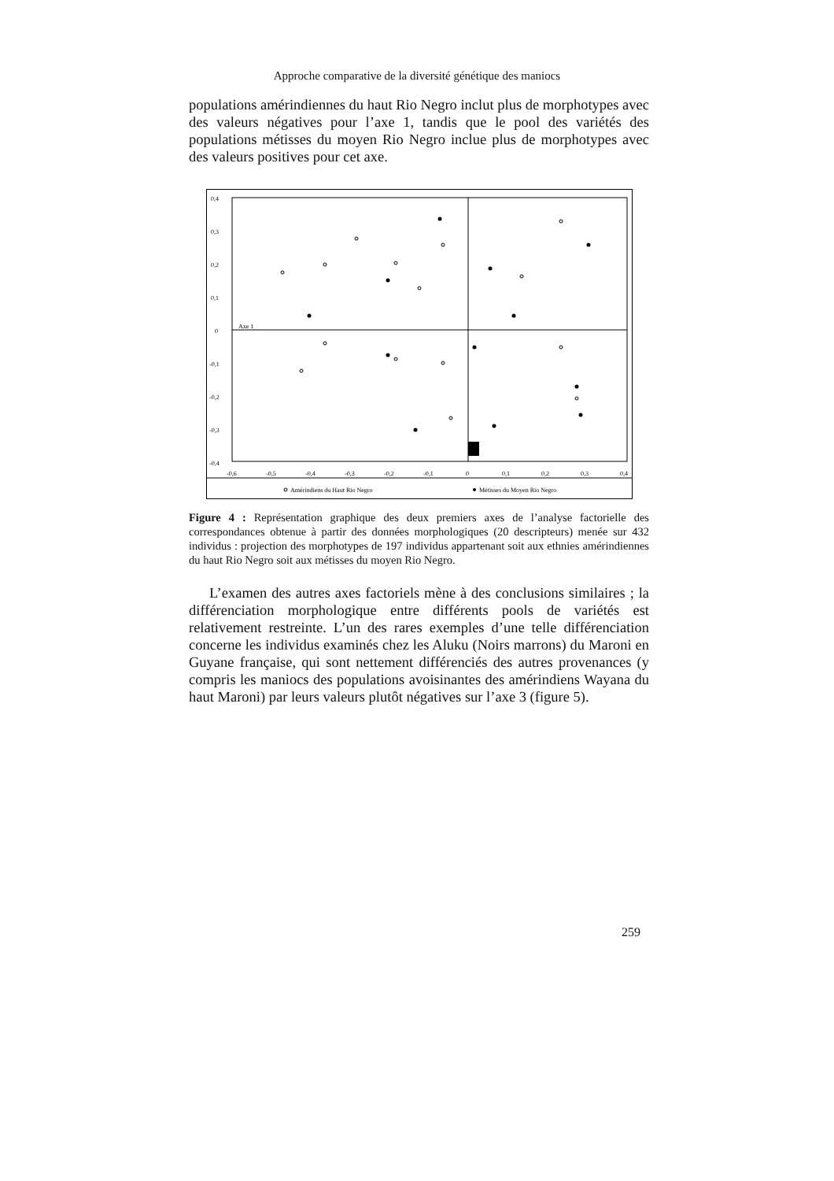Approche comparative de la diversité génétique des maniocs
populations amérindiennes du haut Rio Negro inclut plus de morphotypes avec des valeurs négatives pour l’axe 1, tandis que le pool des variétés des populations métisses du moyen Rio Negro inclue plus de morphotypes avec des valeurs positives pour cet axe.
0,4
0,3
0,2
0,1
0
-0,1
-0,2
-0,3
-0,4
Axe 1
-0,6
-0,5
-0,4
-0,3
-0,2
-0,1
0
0,1
0,2
0,3
0,4
Amérindiens du Haut Rio Negro
Métisses du Moyen Rio Negro
Figure 4 : Représentation graphique des deux premiers axes de l’analyse factorielle des correspondances obtenue à partir des données morphologiques (20 descripteurs) menée sur 432 individus : projection des morphotypes de 197 individus appartenant soit aux ethnies amérindiennes du haut Rio Negro soit aux métisses du moyen Rio Negro.
L’examen des autres axes factoriels mène à des conclusions similaires ; la différenciation morphologique entre différents pools de variétés est relativement restreinte. L’un des rares exemples d’une telle différenciation concerne les individus examinés chez les Aluku (Noirs marrons) du Maroni en Guyane française, qui sont nettement différenciés des autres provenances (y compris les maniocs des populations avoisinantes des amérindiens Wayana du haut Maroni) par leurs valeurs plutôt négatives sur l’axe 3 (figure 5).
259